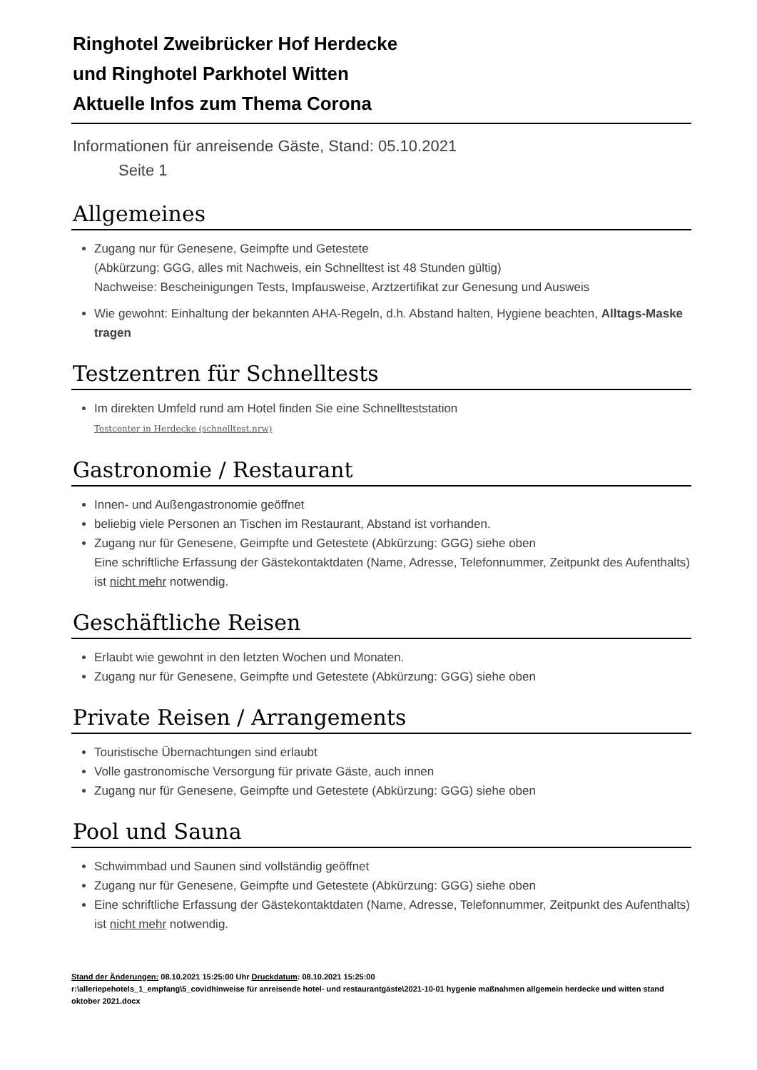Ringhotel Zweibrücker Hof Herdecke
und Ringhotel Parkhotel Witten
Aktuelle Infos zum Thema Corona
Informationen für anreisende Gäste, Stand: 05.10.2021
Seite 1
Allgemeines
Zugang nur für Genesene, Geimpfte und Getestete
(Abkürzung: GGG, alles mit Nachweis, ein Schnelltest ist 48 Stunden gültig)
Nachweise: Bescheinigungen Tests, Impfausweise, Arztzertifikat zur Genesung und Ausweis
Wie gewohnt: Einhaltung der bekannten AHA-Regeln, d.h. Abstand halten, Hygiene beachten, Alltags-Maske tragen
Testzentren für Schnelltests
Im direkten Umfeld rund am Hotel finden Sie eine Schnellteststation
Testcenter in Herdecke (schnelltest.nrw)
Gastronomie / Restaurant
Innen- und Außengastronomie geöffnet
beliebig viele Personen an Tischen im Restaurant, Abstand ist vorhanden.
Zugang nur für Genesene, Geimpfte und Getestete (Abkürzung: GGG) siehe oben
Eine schriftliche Erfassung der Gästekontaktdaten (Name, Adresse, Telefonnummer, Zeitpunkt des Aufenthalts) ist nicht mehr notwendig.
Geschäftliche Reisen
Erlaubt wie gewohnt in den letzten Wochen und Monaten.
Zugang nur für Genesene, Geimpfte und Getestete (Abkürzung: GGG) siehe oben
Private Reisen / Arrangements
Touristische Übernachtungen sind erlaubt
Volle gastronomische Versorgung für private Gäste, auch innen
Zugang nur für Genesene, Geimpfte und Getestete (Abkürzung: GGG) siehe oben
Pool und Sauna
Schwimmbad und Saunen sind vollständig geöffnet
Zugang nur für Genesene, Geimpfte und Getestete (Abkürzung: GGG) siehe oben
Eine schriftliche Erfassung der Gästekontaktdaten (Name, Adresse, Telefonnummer, Zeitpunkt des Aufenthalts) ist nicht mehr notwendig.
Stand der Änderungen: 08.10.2021 15:25:00 Uhr Druckdatum: 08.10.2021 15:25:00
r:\alleriepehotels_1_empfang\5_covidhinweise für anreisende hotel- und restaurantgäste\2021-10-01 hygenie maßnahmen allgemein herdecke und witten stand oktober 2021.docx